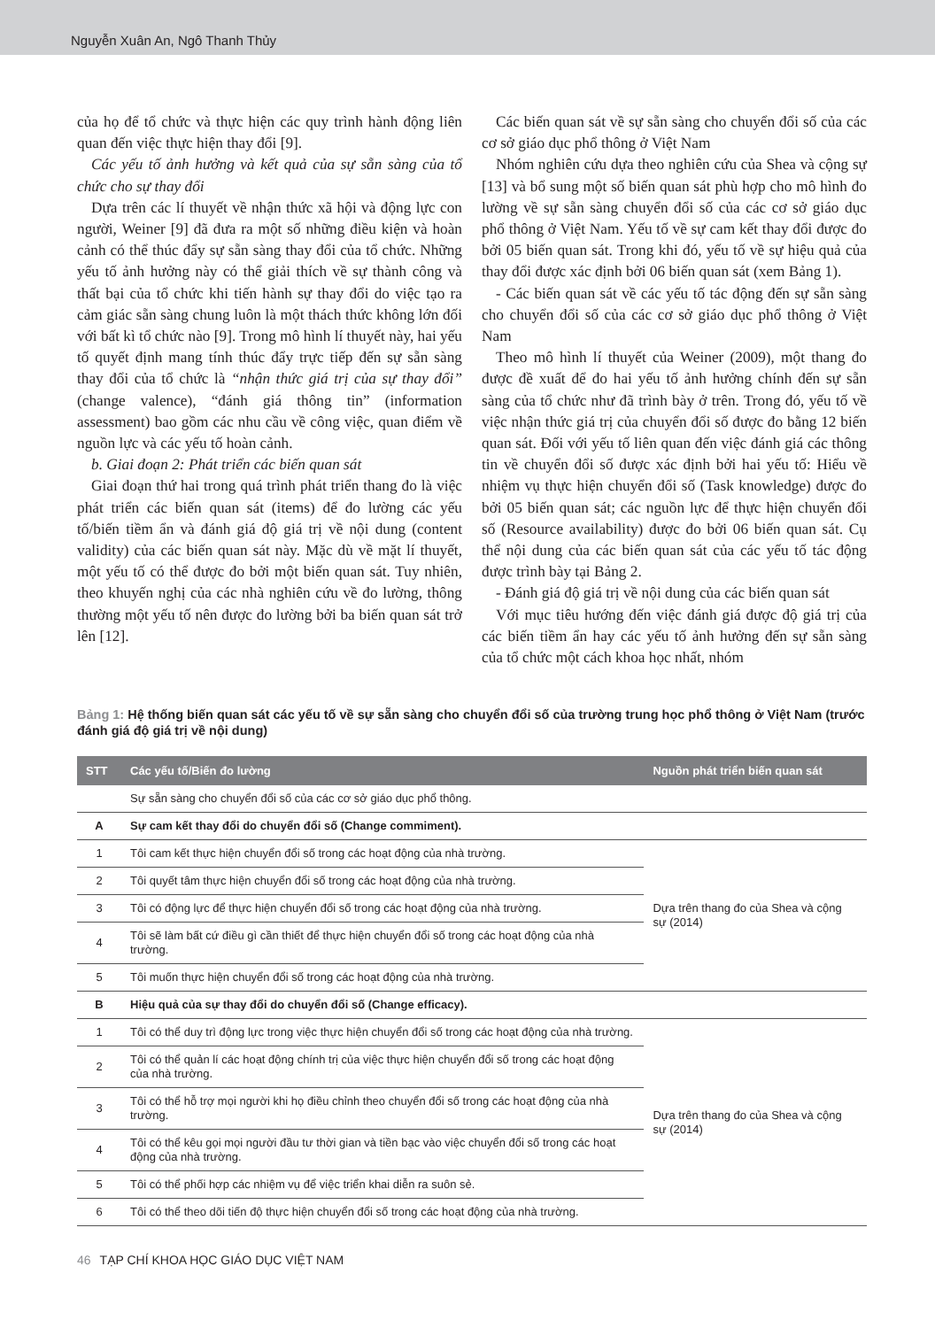Nguyễn Xuân An, Ngô Thanh Thủy
của họ để tổ chức và thực hiện các quy trình hành động liên quan đến việc thực hiện thay đổi [9].
Các yếu tố ảnh hưởng và kết quả của sự sẵn sàng của tổ chức cho sự thay đổi
Dựa trên các lí thuyết về nhận thức xã hội và động lực con người, Weiner [9] đã đưa ra một số những điều kiện và hoàn cảnh có thể thúc đẩy sự sẵn sàng thay đổi của tổ chức. Những yếu tố ảnh hưởng này có thể giải thích về sự thành công và thất bại của tổ chức khi tiến hành sự thay đổi do việc tạo ra cảm giác sẵn sàng chung luôn là một thách thức không lớn đối với bất kì tổ chức nào [9]. Trong mô hình lí thuyết này, hai yếu tố quyết định mang tính thúc đẩy trực tiếp đến sự sẵn sàng thay đổi của tổ chức là “nhận thức giá trị của sự thay đổi” (change valence), “đánh giá thông tin” (information assessment) bao gồm các nhu cầu về công việc, quan điểm về nguồn lực và các yếu tố hoàn cảnh.
b. Giai đoạn 2: Phát triển các biến quan sát
Giai đoạn thứ hai trong quá trình phát triển thang đo là việc phát triển các biến quan sát (items) để đo lường các yếu tố/biến tiềm ẩn và đánh giá độ giá trị về nội dung (content validity) của các biến quan sát này. Mặc dù về mặt lí thuyết, một yếu tố có thể được đo bởi một biến quan sát. Tuy nhiên, theo khuyến nghị của các nhà nghiên cứu về đo lường, thông thường một yếu tố nên được đo lường bởi ba biến quan sát trở lên [12].
Các biến quan sát về sự sẵn sàng cho chuyển đổi số của các cơ sở giáo dục phổ thông ở Việt Nam
Nhóm nghiên cứu dựa theo nghiên cứu của Shea và cộng sự [13] và bổ sung một số biến quan sát phù hợp cho mô hình đo lường về sự sẵn sàng chuyển đổi số của các cơ sở giáo dục phổ thông ở Việt Nam. Yếu tố về sự cam kết thay đổi được đo bởi 05 biến quan sát. Trong khi đó, yếu tố về sự hiệu quả của thay đổi được xác định bởi 06 biến quan sát (xem Bảng 1).
- Các biến quan sát về các yếu tố tác động đến sự sẵn sàng cho chuyển đổi số của các cơ sở giáo dục phổ thông ở Việt Nam
Theo mô hình lí thuyết của Weiner (2009), một thang đo được đề xuất để đo hai yếu tố ảnh hưởng chính đến sự sẵn sàng của tổ chức như đã trình bày ở trên. Trong đó, yếu tố về việc nhận thức giá trị của chuyển đổi số được đo bằng 12 biến quan sát. Đối với yếu tố liên quan đến việc đánh giá các thông tin về chuyển đổi số được xác định bởi hai yếu tố: Hiểu về nhiệm vụ thực hiện chuyển đổi số (Task knowledge) được đo bởi 05 biến quan sát; các nguồn lực để thực hiện chuyển đổi số (Resource availability) được đo bởi 06 biến quan sát. Cụ thể nội dung của các biến quan sát của các yếu tố tác động được trình bày tại Bảng 2.
- Đánh giá độ giá trị về nội dung của các biến quan sát
Với mục tiêu hướng đến việc đánh giá được độ giá trị của các biến tiềm ẩn hay các yếu tố ảnh hưởng đến sự sẵn sàng của tổ chức một cách khoa học nhất, nhóm
Bảng 1: Hệ thống biến quan sát các yếu tố về sự sẵn sàng cho chuyển đổi số của trường trung học phổ thông ở Việt Nam (trước đánh giá độ giá trị về nội dung)
| STT | Các yếu tố/Biến đo lường | Nguồn phát triển biến quan sát |
| --- | --- | --- |
| | Sự sẵn sàng cho chuyển đổi số của các cơ sở giáo dục phổ thông. | |
| A | Sự cam kết thay đổi do chuyển đổi số (Change commiment). | |
| 1 | Tôi cam kết thực hiện chuyển đổi số trong các hoạt động của nhà trường. | Dựa trên thang đo của Shea và cộng sự (2014) |
| 2 | Tôi quyết tâm thực hiện chuyển đổi số trong các hoạt động của nhà trường. | |
| 3 | Tôi có động lực để thực hiện chuyển đổi số trong các hoạt động của nhà trường. | |
| 4 | Tôi sẽ làm bất cứ điều gì cần thiết để thực hiện chuyển đổi số trong các hoạt động của nhà trường. | |
| 5 | Tôi muốn thực hiện chuyển đổi số trong các hoạt động của nhà trường. | |
| B | Hiệu quả của sự thay đổi do chuyển đổi số (Change efficacy). | |
| 1 | Tôi có thể duy trì động lực trong việc thực hiện chuyển đổi số trong các hoạt động của nhà trường. | Dựa trên thang đo của Shea và cộng sự (2014) |
| 2 | Tôi có thể quản lí các hoạt động chính trị của việc thực hiện chuyển đổi số trong các hoạt động của nhà trường. | |
| 3 | Tôi có thể hỗ trợ mọi người khi họ điều chỉnh theo chuyển đổi số trong các hoạt động của nhà trường. | |
| 4 | Tôi có thể kêu gọi mọi người đầu tư thời gian và tiền bạc vào việc chuyển đổi số trong các hoạt động của nhà trường. | |
| 5 | Tôi có thể phối hợp các nhiệm vụ để việc triển khai diễn ra suôn sẻ. | |
| 6 | Tôi có thể theo dõi tiến độ thực hiện chuyển đổi số trong các hoạt động của nhà trường. | |
46 TẠP CHÍ KHOA HỌC GIÁO DỤC VIỆT NAM